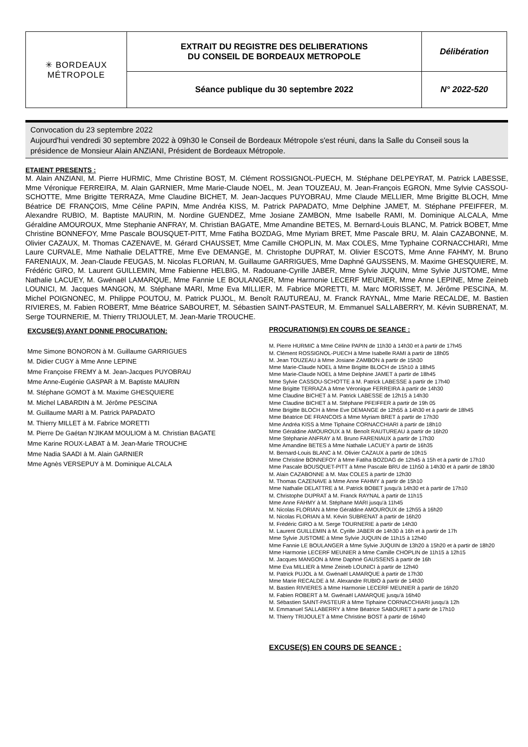| ✳ BORDEAUX MÉTROPOLE | EXTRAIT DU REGISTRE DES DELIBERATIONS DU CONSEIL DE BORDEAUX METROPOLE | Délibération |
| | Séance publique du 30 septembre 2022 | N° 2022-520 |
Convocation du 23 septembre 2022
Aujourd'hui vendredi 30 septembre 2022 à 09h30 le Conseil de Bordeaux Métropole s'est réuni, dans la Salle du Conseil sous la présidence de Monsieur Alain ANZIANI, Président de Bordeaux Métropole.
ETAIENT PRESENTS :
M. Alain ANZIANI, M. Pierre HURMIC, Mme Christine BOST, M. Clément ROSSIGNOL-PUECH, M. Stéphane DELPEYRAT, M. Patrick LABESSE, Mme Véronique FERREIRA, M. Alain GARNIER, Mme Marie-Claude NOEL, M. Jean TOUZEAU, M. Jean-François EGRON, Mme Sylvie CASSOU-SCHOTTE, Mme Brigitte TERRAZA, Mme Claudine BICHET, M. Jean-Jacques PUYOBRAU, Mme Claude MELLIER, Mme Brigitte BLOCH, Mme Béatrice DE FRANÇOIS, Mme Céline PAPIN, Mme Andréa KISS, M. Patrick PAPADATO, Mme Delphine JAMET, M. Stéphane PFEIFFER, M. Alexandre RUBIO, M. Baptiste MAURIN, M. Nordine GUENDEZ, Mme Josiane ZAMBON, Mme Isabelle RAMI, M. Dominique ALCALA, Mme Géraldine AMOUROUX, Mme Stephanie ANFRAY, M. Christian BAGATE, Mme Amandine BETES, M. Bernard-Louis BLANC, M. Patrick BOBET, Mme Christine BONNEFOY, Mme Pascale BOUSQUET-PITT, Mme Fatiha BOZDAG, Mme Myriam BRET, Mme Pascale BRU, M. Alain CAZABONNE, M. Olivier CAZAUX, M. Thomas CAZENAVE, M. Gérard CHAUSSET, Mme Camille CHOPLIN, M. Max COLES, Mme Typhaine CORNACCHIARI, Mme Laure CURVALE, Mme Nathalie DELATTRE, Mme Eve DEMANGE, M. Christophe DUPRAT, M. Olivier ESCOTS, Mme Anne FAHMY, M. Bruno FARENIAUX, M. Jean-Claude FEUGAS, M. Nicolas FLORIAN, M. Guillaume GARRIGUES, Mme Daphné GAUSSENS, M. Maxime GHESQUIERE, M. Frédéric GIRO, M. Laurent GUILLEMIN, Mme Fabienne HELBIG, M. Radouane-Cyrille JABER, Mme Sylvie JUQUIN, Mme Sylvie JUSTOME, Mme Nathalie LACUEY, M. Gwénaël LAMARQUE, Mme Fannie LE BOULANGER, Mme Harmonie LECERF MEUNIER, Mme Anne LEPINE, Mme Zeineb LOUNICI, M. Jacques MANGON, M. Stéphane MARI, Mme Eva MILLIER, M. Fabrice MORETTI, M. Marc MORISSET, M. Jérôme PESCINA, M. Michel POIGNONEC, M. Philippe POUTOU, M. Patrick PUJOL, M. Benoît RAUTUREAU, M. Franck RAYNAL, Mme Marie RECALDE, M. Bastien RIVIERES, M. Fabien ROBERT, Mme Béatrice SABOURET, M. Sébastien SAINT-PASTEUR, M. Emmanuel SALLABERRY, M. Kévin SUBRENAT, M. Serge TOURNERIE, M. Thierry TRIJOULET, M. Jean-Marie TROUCHE.
EXCUSE(S) AYANT DONNE PROCURATION:
Mme Simone BONORON à M. Guillaume GARRIGUES
M. Didier CUGY à Mme Anne LEPINE
Mme Françoise FREMY à M. Jean-Jacques PUYOBRAU
Mme Anne-Eugénie GASPAR à M. Baptiste MAURIN
M. Stéphane GOMOT à M. Maxime GHESQUIERE
M. Michel LABARDIN à M. Jérôme PESCINA
M. Guillaume MARI à M. Patrick PAPADATO
M. Thierry MILLET à M. Fabrice MORETTI
M. Pierre De Gaétan N'JIKAM MOULIOM à M. Christian BAGATE
Mme Karine ROUX-LABAT à M. Jean-Marie TROUCHE
Mme Nadia SAADI à M. Alain GARNIER
Mme Agnès VERSEPUY à M. Dominique ALCALA
PROCURATION(S) EN COURS DE SEANCE :
M. Pierre HURMIC à Mme Céline PAPIN de 11h30 à 14h30 et à partir de 17h45
M. Clément ROSSIGNOL-PUECH à Mme Isabelle RAMI à partir de 18h05
M. Jean TOUZEAU à Mme Josiane ZAMBON à partir de 15h30
Mme Marie-Claude NOEL à Mme Brigitte BLOCH de 15h10 à 18h45
Mme Marie-Claude NOEL à Mme Delphine JAMET à partir de 18h45
Mme Sylvie CASSOU-SCHOTTE à M. Patrick LABESSE à partir de 17h40
Mme Brigitte TERRAZA à Mme Véronique FERREIRA à partir de 14h30
Mme Claudine BICHET à M. Patrick LABESSE de 12h15 à 14h30
Mme Claudine BICHET à M. Stéphane PFEIFFER à partir de 19h 05
Mme Brigitte BLOCH à Mme Eve DEMANGE de 12h55 à 14h30 et à partir de 18h45
Mme Béatrice DE FRANCOIS à Mme Myriam BRET à partir de 17h30
Mme Andréa KISS à Mme Tiphaine CORNACCHIARI à partir de 18h10
Mme Géraldine AMOUROUX à M. Benoît RAUTUREAU à partir de 16h20
Mme Stéphanie ANFRAY à M. Bruno FARENIAUX à partir de 17h30
Mme Amandine BETES à Mme Nathalie LACUEY à partir de 16h35
M. Bernard-Louis BLANC à M. Olivier CAZAUX à partir de 10h15
Mme Christine BONNEFOY à Mme Fatiha BOZDAG de 12h45 à 15h et à partir de 17h10
Mme Pascale BOUSQUET-PITT à Mme Pascale BRU de 11h50 à 14h30 et à partir de 18h30
M. Alain CAZABONNE à M. Max COLES à partir de 12h30
M. Thomas CAZENAVE à Mme Anne FAHMY à partir de 15h10
Mme Nathalie DELATTRE à M. Patrick BOBET jusqu'à 14h30 et à partir de 17h10
M. Christophe DUPRAT à M. Franck RAYNAL à partir de 11h15
Mme Anne FAHMY à M. Stéphane MARI jusqu'à 11h45
M. Nicolas FLORIAN à Mme Géraldine AMOUROUX de 12h55 à 16h20
M. Nicolas FLORIAN à M. Kévin SUBRENAT à partir de 16h20
M. Frédéric GIRO à M. Serge TOURNERIE à partir de 14h30
M. Laurent GUILLEMIN à M. Cyrille JABER de 14h30 à 16h et à partir de 17h
Mme Sylvie JUSTOME à Mme Sylvie JUQUIN de 11h15 à 12h40
Mme Fannie LE BOULANGER à Mme Sylvie JUQUIN de 13h20 à 15h20 et à partir de 18h20
Mme Harmonie LECERF MEUNIER à Mme Camille CHOPLIN de 11h15 à 12h15
M. Jacques MANGON à Mme Daphné GAUSSENS à partir de 16h
Mme Eva MILLIER à Mme Zeineb LOUNICI à partir de 12h40
M. Patrick PUJOL à M. Gwénaël LAMARQUE à partir de 17h30
Mme Marie RECALDE à M. Alexandre RUBIO à partir de 14h30
M. Bastien RIVIERES à Mme Harmonie LECERF MEUNIER à partir de 16h20
M. Fabien ROBERT à M. Gwénaël LAMARQUE jusqu'à 16h40
M. Sébastien SAINT-PASTEUR à Mme Tiphaine CORNACCHIARI jusqu'à 12h
M. Emmanuel SALLABERRY à Mme Béatrice SABOURET à partir de 17h10
M. Thierry TRIJOULET à Mme Christine BOST à partir de 16h40
EXCUSE(S) EN COURS DE SEANCE :